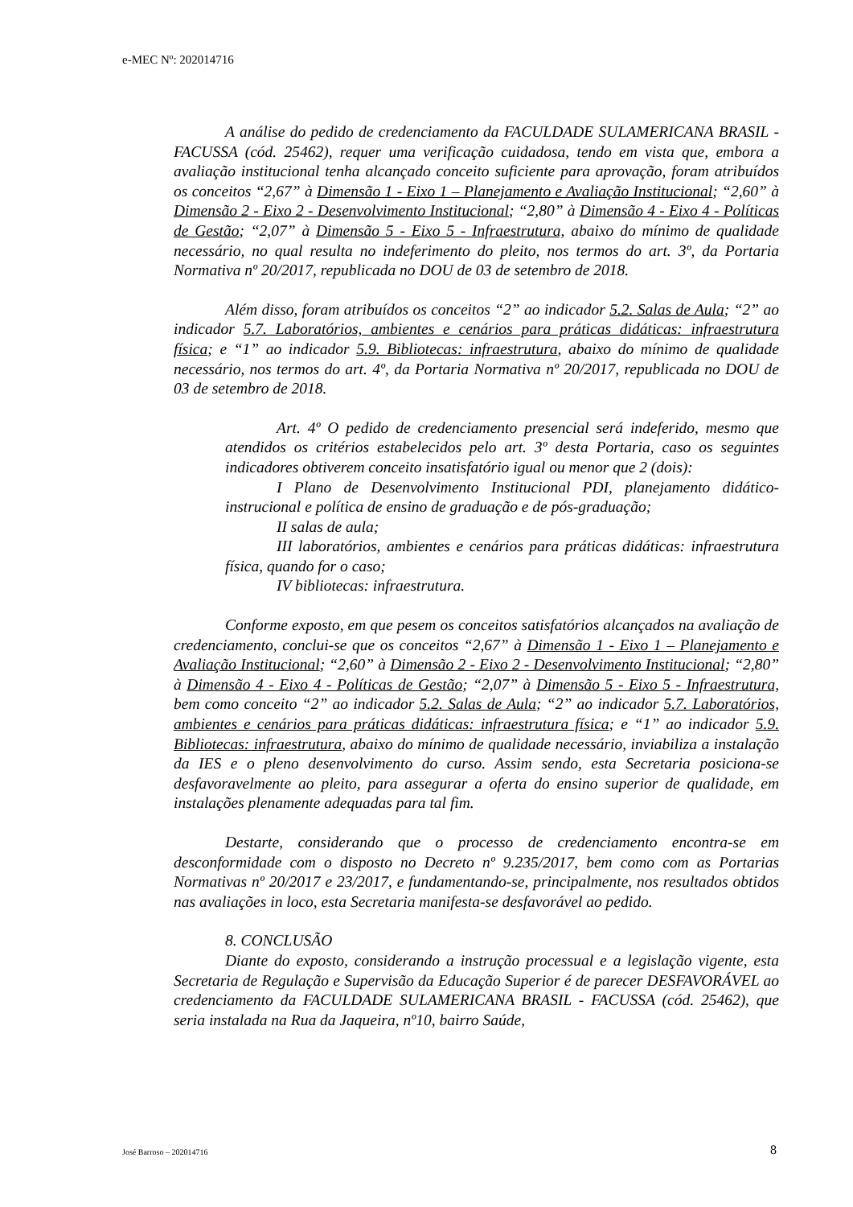e-MEC Nº: 202014716
A análise do pedido de credenciamento da FACULDADE SULAMERICANA BRASIL - FACUSSA (cód. 25462), requer uma verificação cuidadosa, tendo em vista que, embora a avaliação institucional tenha alcançado conceito suficiente para aprovação, foram atribuídos os conceitos “2,67” à Dimensão 1 - Eixo 1 – Planejamento e Avaliação Institucional; “2,60” à Dimensão 2 - Eixo 2 - Desenvolvimento Institucional; “2,80” à Dimensão 4 - Eixo 4 - Políticas de Gestão; “2,07” à Dimensão 5 - Eixo 5 - Infraestrutura, abaixo do mínimo de qualidade necessário, no qual resulta no indeferimento do pleito, nos termos do art. 3º, da Portaria Normativa nº 20/2017, republicada no DOU de 03 de setembro de 2018.
Além disso, foram atribuídos os conceitos “2” ao indicador 5.2. Salas de Aula; “2” ao indicador 5.7. Laboratórios, ambientes e cenários para práticas didáticas: infraestrutura física; e “1” ao indicador 5.9. Bibliotecas: infraestrutura, abaixo do mínimo de qualidade necessário, nos termos do art. 4º, da Portaria Normativa nº 20/2017, republicada no DOU de 03 de setembro de 2018.
Art. 4º O pedido de credenciamento presencial será indeferido, mesmo que atendidos os critérios estabelecidos pelo art. 3º desta Portaria, caso os seguintes indicadores obtiverem conceito insatisfatório igual ou menor que 2 (dois):
I Plano de Desenvolvimento Institucional PDI, planejamento didático-instrucional e política de ensino de graduação e de pós-graduação;
II salas de aula;
III laboratórios, ambientes e cenários para práticas didáticas: infraestrutura física, quando for o caso;
IV bibliotecas: infraestrutura.
Conforme exposto, em que pesem os conceitos satisfatórios alcançados na avaliação de credenciamento, conclui-se que os conceitos “2,67” à Dimensão 1 - Eixo 1 – Planejamento e Avaliação Institucional; “2,60” à Dimensão 2 - Eixo 2 - Desenvolvimento Institucional; “2,80” à Dimensão 4 - Eixo 4 - Políticas de Gestão; “2,07” à Dimensão 5 - Eixo 5 - Infraestrutura, bem como conceito “2” ao indicador 5.2. Salas de Aula; “2” ao indicador 5.7. Laboratórios, ambientes e cenários para práticas didáticas: infraestrutura física; e “1” ao indicador 5.9. Bibliotecas: infraestrutura, abaixo do mínimo de qualidade necessário, inviabiliza a instalação da IES e o pleno desenvolvimento do curso. Assim sendo, esta Secretaria posiciona-se desfavoravelmente ao pleito, para assegurar a oferta do ensino superior de qualidade, em instalações plenamente adequadas para tal fim.
Destarte, considerando que o processo de credenciamento encontra-se em desconformidade com o disposto no Decreto nº 9.235/2017, bem como com as Portarias Normativas nº 20/2017 e 23/2017, e fundamentando-se, principalmente, nos resultados obtidos nas avaliações in loco, esta Secretaria manifesta-se desfavorável ao pedido.
8. CONCLUSÃO
Diante do exposto, considerando a instrução processual e a legislação vigente, esta Secretaria de Regulação e Supervisão da Educação Superior é de parecer DESFAVORÁVEL ao credenciamento da FACULDADE SULAMERICANA BRASIL - FACUSSA (cód. 25462), que seria instalada na Rua da Jaqueira, nº10, bairro Saúde,
José Barroso – 202014716 8